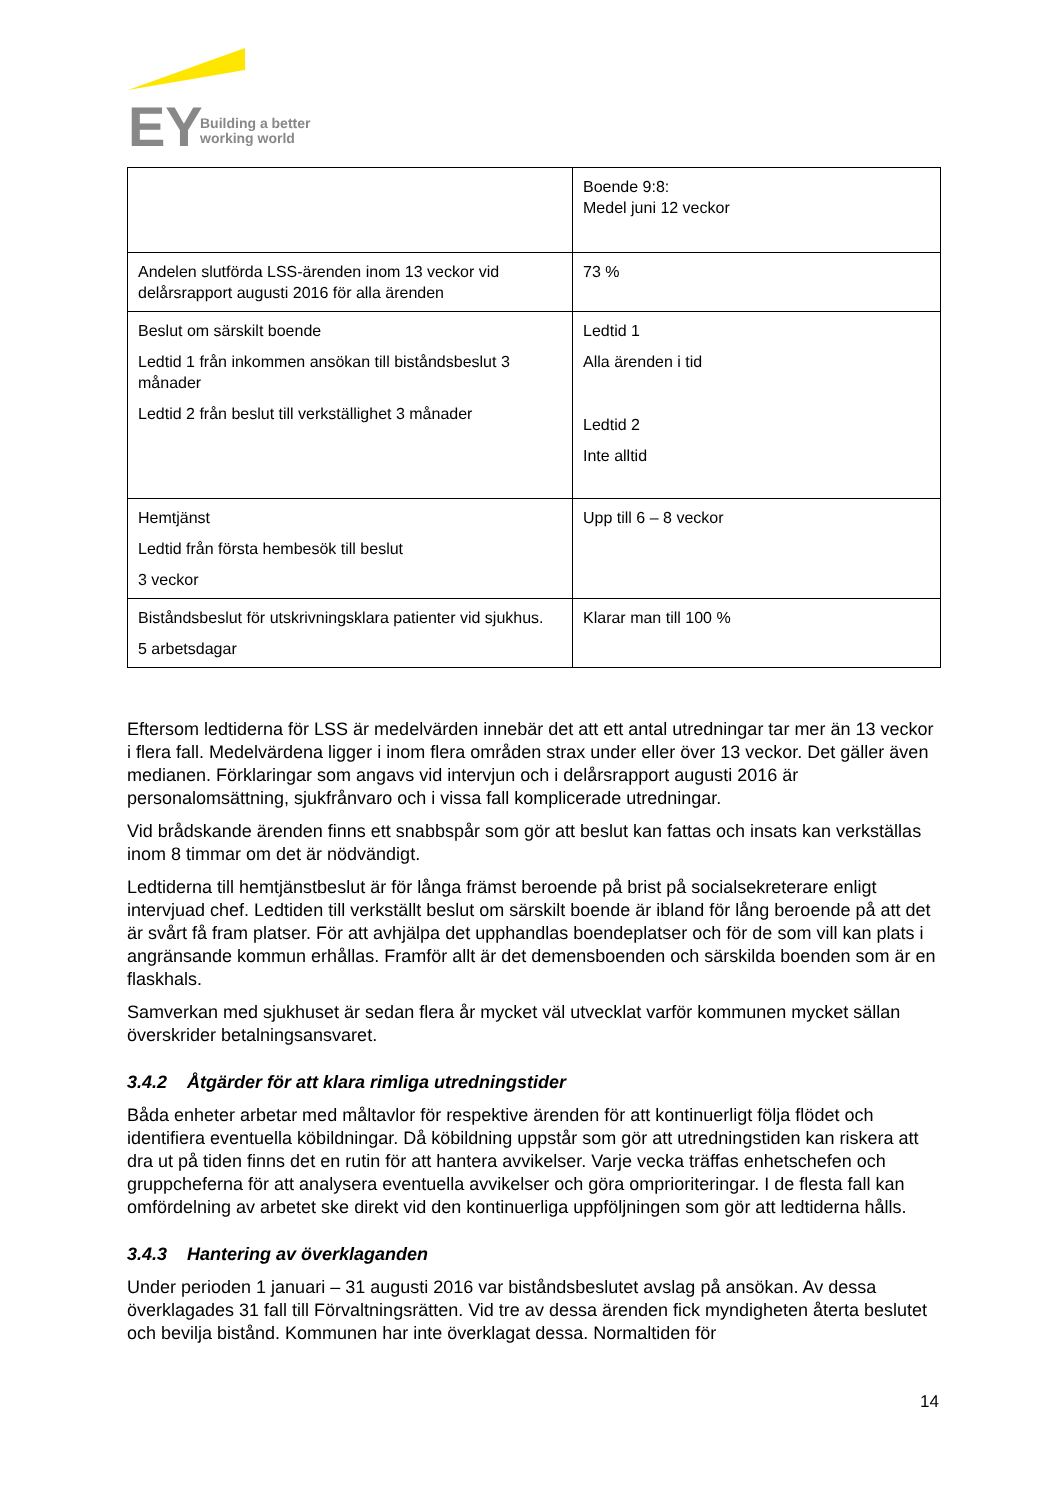EY
Building a better
working world
| | Boende 9:8: Medel juni 12 veckor |
| Andelen slutförda LSS-ärenden inom 13 veckor vid delårsrapport augusti 2016 för alla ärenden | 73 % |
| Beslut om särskilt boende Ledtid 1 från inkommen ansökan till biståndsbeslut 3 månader Ledtid 2 från beslut till verkställighet 3 månader | Ledtid 1 Alla ärenden i tid Ledtid 2 Inte alltid |
| Hemtjänst Ledtid från första hembesök till beslut 3 veckor | Upp till 6 – 8 veckor |
| Biståndsbeslut för utskrivningsklara patienter vid sjukhus. 5 arbetsdagar | Klarar man till 100 % |
Eftersom ledtiderna för LSS är medelvärden innebär det att ett antal utredningar tar mer än 13 veckor i flera fall. Medelvärdena ligger i inom flera områden strax under eller över 13 veckor. Det gäller även medianen. Förklaringar som angavs vid intervjun och i delårsrapport augusti 2016 är personalomsättning, sjukfrånvaro och i vissa fall komplicerade utredningar.
Vid brådskande ärenden finns ett snabbspår som gör att beslut kan fattas och insats kan verkställas inom 8 timmar om det är nödvändigt.
Ledtiderna till hemtjänstbeslut är för långa främst beroende på brist på socialsekreterare enligt intervjuad chef. Ledtiden till verkställt beslut om särskilt boende är ibland för lång beroende på att det är svårt få fram platser. För att avhjälpa det upphandlas boendeplatser och för de som vill kan plats i angränsande kommun erhållas. Framför allt är det demensboenden och särskilda boenden som är en flaskhals.
Samverkan med sjukhuset är sedan flera år mycket väl utvecklat varför kommunen mycket sällan överskrider betalningsansvaret.
3.4.2 Åtgärder för att klara rimliga utredningstider
Båda enheter arbetar med måltavlor för respektive ärenden för att kontinuerligt följa flödet och identifiera eventuella köbildningar. Då köbildning uppstår som gör att utredningstiden kan riskera att dra ut på tiden finns det en rutin för att hantera avvikelser. Varje vecka träffas enhetschefen och gruppcheferna för att analysera eventuella avvikelser och göra omprioriteringar. I de flesta fall kan omfördelning av arbetet ske direkt vid den kontinuerliga uppföljningen som gör att ledtiderna hålls.
3.4.3 Hantering av överklaganden
Under perioden 1 januari – 31 augusti 2016 var biståndsbeslutet avslag på ansökan. Av dessa överklagades 31 fall till Förvaltningsrätten. Vid tre av dessa ärenden fick myndigheten återta beslutet och bevilja bistånd. Kommunen har inte överklagat dessa. Normaltiden för
14